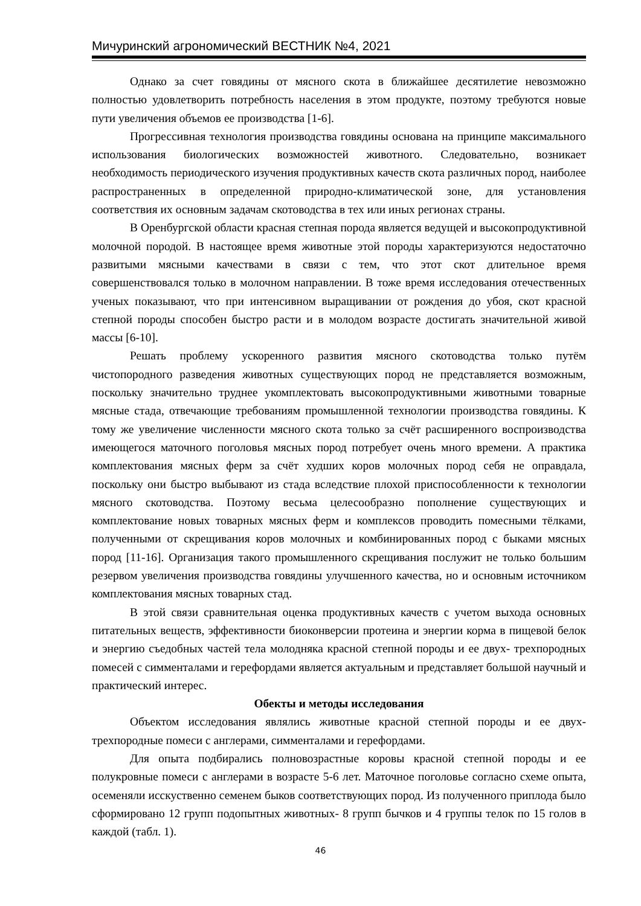Мичуринский агрономический ВЕСТНИК №4, 2021
Однако за счет говядины от мясного скота в ближайшее десятилетие невозможно полностью удовлетворить потребность населения в этом продукте, поэтому требуются новые пути увеличения объемов ее производства [1-6].
Прогрессивная технология производства говядины основана на принципе максимального использования биологических возможностей животного. Следовательно, возникает необходимость периодического изучения продуктивных качеств скота различных пород, наиболее распространенных в определенной природно-климатической зоне, для установления соответствия их основным задачам скотоводства в тех или иных регионах страны.
В Оренбургской области красная степная порода является ведущей и высокопродуктивной молочной породой. В настоящее время животные этой породы характеризуются недостаточно развитыми мясными качествами в связи с тем, что этот скот длительное время совершенствовался только в молочном направлении. В тоже время исследования отечественных ученых показывают, что при интенсивном выращивании от рождения до убоя, скот красной степной породы способен быстро расти и в молодом возрасте достигать значительной живой массы [6-10].
Решать проблему ускоренного развития мясного скотоводства только путём чистопородного разведения животных существующих пород не представляется возможным, поскольку значительно труднее укомплектовать высокопродуктивными животными товарные мясные стада, отвечающие требованиям промышленной технологии производства говядины. К тому же увеличение численности мясного скота только за счёт расширенного воспроизводства имеющегося маточного поголовья мясных пород потребует очень много времени. А практика комплектования мясных ферм за счёт худших коров молочных пород себя не оправдала, поскольку они быстро выбывают из стада вследствие плохой приспособленности к технологии мясного скотоводства. Поэтому весьма целесообразно пополнение существующих и комплектование новых товарных мясных ферм и комплексов проводить помесными тёлками, полученными от скрещивания коров молочных и комбинированных пород с быками мясных пород [11-16]. Организация такого промышленного скрещивания послужит не только большим резервом увеличения производства говядины улучшенного качества, но и основным источником комплектования мясных товарных стад.
В этой связи сравнительная оценка продуктивных качеств с учетом выхода основных питательных веществ, эффективности биоконверсии протеина и энергии корма в пищевой белок и энергию съедобных частей тела молодняка красной степной породы и ее двух- трехпородных помесей с симменталами и герефордами является актуальным и представляет большой научный и практический интерес.
Обекты и методы исследования
Объектом исследования являлись животные красной степной породы и ее двух-трехпородные помеси с англерами, симменталами и герефордами.
Для опыта подбирались полновозрастные коровы красной степной породы и ее полукровные помеси с англерами в возрасте 5-6 лет. Маточное поголовье согласно схеме опыта, осеменяли исскуственно семенем быков соответствующих пород. Из полученного приплода было сформировано 12 групп подопытных животных- 8 групп бычков и 4 группы телок по 15 голов в каждой (табл. 1).
46